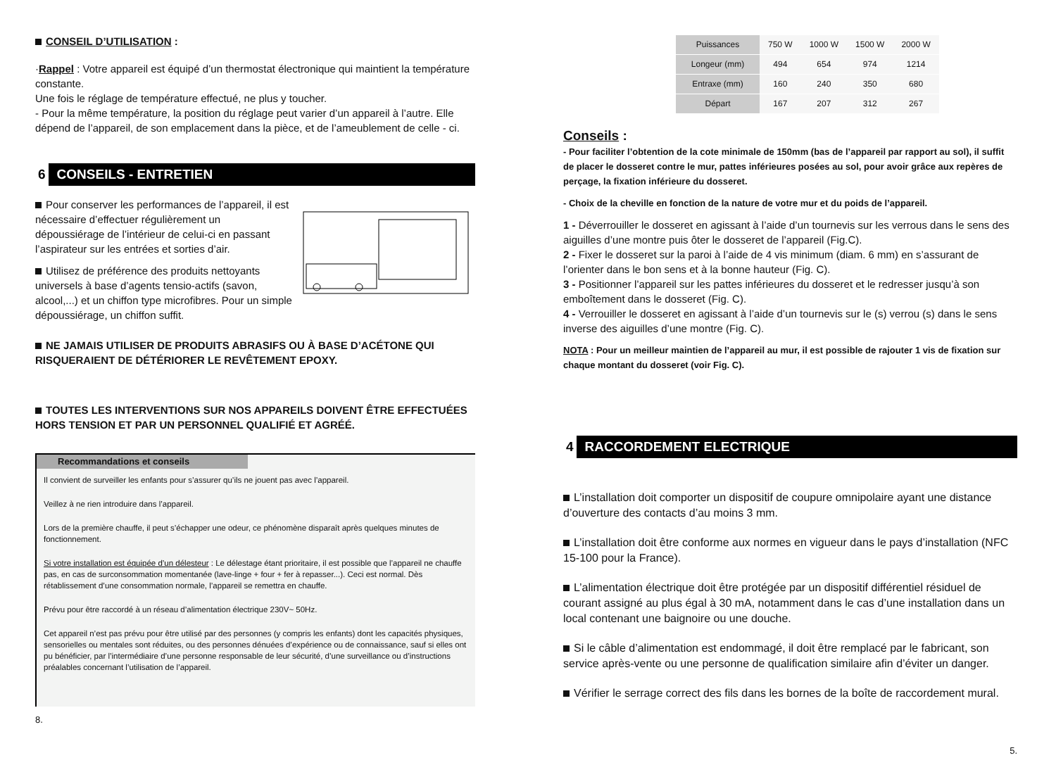CONSEIL D’UTILISATION :
·Rappel : Votre appareil est équipé d’un thermostat électronique qui maintient la température constante.
Une fois le réglage de température effectué, ne plus y toucher.
- Pour la même température, la position du réglage peut varier d’un appareil à l’autre. Elle dépend de l’appareil, de son emplacement dans la pièce, et de l’ameublement de celle - ci.
6 CONSEILS - ENTRETIEN
Pour conserver les performances de l’appareil, il est nécessaire d’effectuer régulièrement un dépoussiérage de l’intérieur de celui-ci en passant l’aspirateur sur les entrées et sorties d’air.
Utilisez de préférence des produits nettoyants universels à base d’agents tensio-actifs (savon, alcool,...) et un chiffon type microfibres. Pour un simple dépoussiérage, un chiffon suffit.
NE JAMAIS UTILISER DE PRODUITS ABRASIFS OU À BASE D’ACÉTONE QUI RISQUERAIENT DE DÉTÉRIORER LE REVÊTEMENT EPOXY.
TOUTES LES INTERVENTIONS SUR NOS APPAREILS DOIVENT ÊTRE EFFECTUÉES HORS TENSION ET PAR UN PERSONNEL QUALIFIÉ ET AGRÉÉ.
Recommandations et conseils
Il convient de surveiller les enfants pour s’assurer qu’ils ne jouent pas avec l’appareil.
Veillez à ne rien introduire dans l’appareil.
Lors de la première chauffe, il peut s’échapper une odeur, ce phénomène disparaît après quelques minutes de fonctionnement.
Si votre installation est équipée d’un délesteur : Le délestage étant prioritaire, il est possible que l’appareil ne chauffe pas, en cas de surconsommation momentanée (lave-linge + four + fer à repasser...). Ceci est normal. Dès rétablissement d’une consommation normale, l’appareil se remettra en chauffe.
Prévu pour être raccordé à un réseau d’alimentation électrique 230V~ 50Hz.
Cet appareil n’est pas prévu pour être utilisé par des personnes (y compris les enfants) dont les capacités physiques, sensorielles ou mentales sont réduites, ou des personnes dénuées d’expérience ou de connaissance, sauf si elles ont pu bénéficier, par l’intermédiaire d’une personne responsable de leur sécurité, d’une surveillance ou d’instructions préalables concernant l’utilisation de l’appareil.
8.
| Puissances | 750 W | 1000 W | 1500 W | 2000 W |
| Longeur (mm) | 494 | 654 | 974 | 1214 |
| Entraxe (mm) | 160 | 240 | 350 | 680 |
| Départ | 167 | 207 | 312 | 267 |
Conseils :
- Pour faciliter l’obtention de la cote minimale de 150mm (bas de l’appareil par rapport au sol), il suffit de placer le dosseret contre le mur, pattes inférieures posées au sol, pour avoir grâce aux repères de perçage, la fixation inférieure du dosseret.
- Choix de la cheville en fonction de la nature de votre mur et du poids de l’appareil.
1 - Déverrouiller le dosseret en agissant à l’aide d’un tournevis sur les verrous dans le sens des aiguilles d’une montre puis ôter le dosseret de l’appareil (Fig.C).
2 - Fixer le dosseret sur la paroi à l’aide de 4 vis minimum (diam. 6 mm) en s’assurant de l’orienter dans le bon sens et à la bonne hauteur (Fig. C).
3 - Positionner l’appareil sur les pattes inférieures du dosseret et le redresser jusqu’à son emboîtement dans le dosseret (Fig. C).
4 - Verrouiller le dosseret en agissant à l’aide d’un tournevis sur le (s) verrou (s) dans le sens inverse des aiguilles d’une montre (Fig. C).
NOTA : Pour un meilleur maintien de l’appareil au mur, il est possible de rajouter 1 vis de fixation sur chaque montant du dosseret (voir Fig. C).
4 RACCORDEMENT ELECTRIQUE
L’installation doit comporter un dispositif de coupure omnipolaire ayant une distance d’ouverture des contacts d’au moins 3 mm.
L’installation doit être conforme aux normes en vigueur dans le pays d’installation (NFC 15-100 pour la France).
L’alimentation électrique doit être protégée par un dispositif différentiel résiduel de courant assigné au plus égal à 30 mA, notamment dans le cas d’une installation dans un local contenant une baignoire ou une douche.
Si le câble d’alimentation est endommagé, il doit être remplacé par le fabricant, son service après-vente ou une personne de qualification similaire afin d’éviter un danger.
Vérifier le serrage correct des fils dans les bornes de la boîte de raccordement mural.
5.